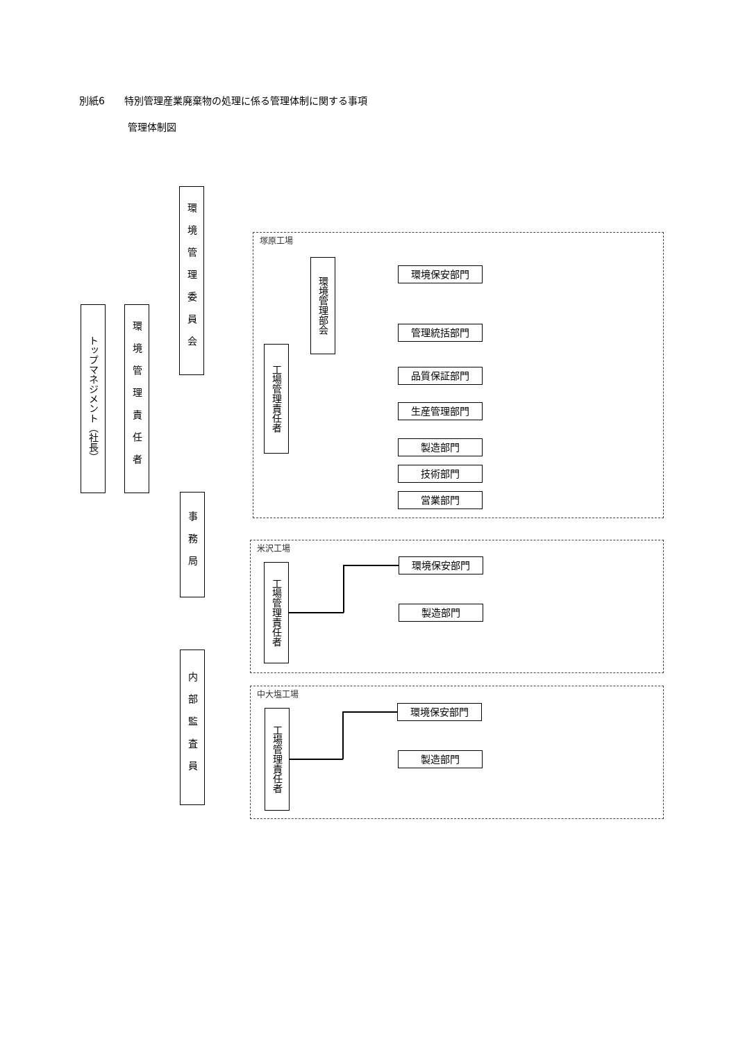別紙6　　特別管理産業廃棄物の処理に係る管理体制に関する事項
管理体制図
トップマネジメント（社長）
環境管理責任者
環境管理委員会
事務局
内部監査員
塚原工場
環境管理部会
工場管理責任者
環境保安部門
管理統括部門
品質保証部門
生産管理部門
製造部門
技術部門
営業部門
米沢工場
工場管理責任者
環境保安部門
製造部門
中大塩工場
工場管理責任者
環境保安部門
製造部門